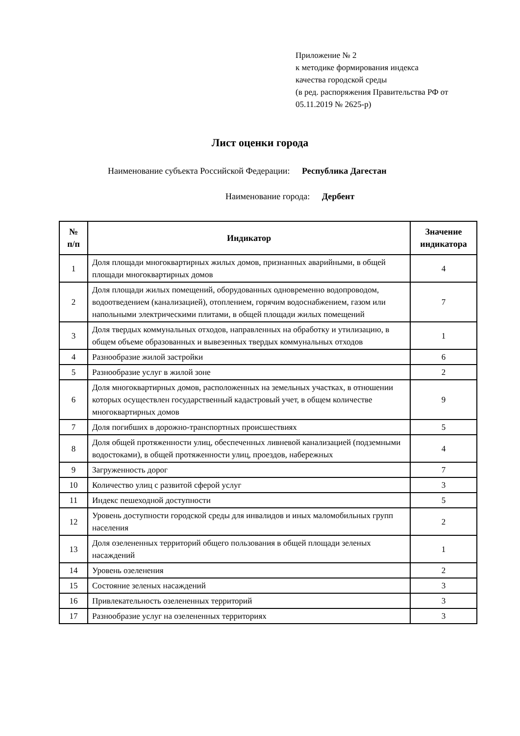Приложение № 2
к методике формирования индекса
качества городской среды
(в ред. распоряжения Правительства РФ от
05.11.2019 № 2625-р)
Лист оценки города
Наименование субъекта Российской Федерации: Республика Дагестан
Наименование города: Дербент
| № п/п | Индикатор | Значение индикатора |
| --- | --- | --- |
| 1 | Доля площади многоквартирных жилых домов, признанных аварийными, в общей площади многоквартирных домов | 4 |
| 2 | Доля площади жилых помещений, оборудованных одновременно водопроводом, водоотведением (канализацией), отоплением, горячим водоснабжением, газом или напольными электрическими плитами, в общей площади жилых помещений | 7 |
| 3 | Доля твердых коммунальных отходов, направленных на обработку и утилизацию, в общем объеме образованных и вывезенных твердых коммунальных отходов | 1 |
| 4 | Разнообразие жилой застройки | 6 |
| 5 | Разнообразие услуг в жилой зоне | 2 |
| 6 | Доля многоквартирных домов, расположенных на земельных участках, в отношении которых осуществлен государственный кадастровый учет, в общем количестве многоквартирных домов | 9 |
| 7 | Доля погибших в дорожно-транспортных происшествиях | 5 |
| 8 | Доля общей протяженности улиц, обеспеченных ливневой канализацией (подземными водостоками), в общей протяженности улиц, проездов, набережных | 4 |
| 9 | Загруженность дорог | 7 |
| 10 | Количество улиц с развитой сферой услуг | 3 |
| 11 | Индекс пешеходной доступности | 5 |
| 12 | Уровень доступности городской среды для инвалидов и иных маломобильных групп населения | 2 |
| 13 | Доля озелененных территорий общего пользования в общей площади зеленых насаждений | 1 |
| 14 | Уровень озеленения | 2 |
| 15 | Состояние зеленых насаждений | 3 |
| 16 | Привлекательность озелененных территорий | 3 |
| 17 | Разнообразие услуг на озелененных территориях | 3 |